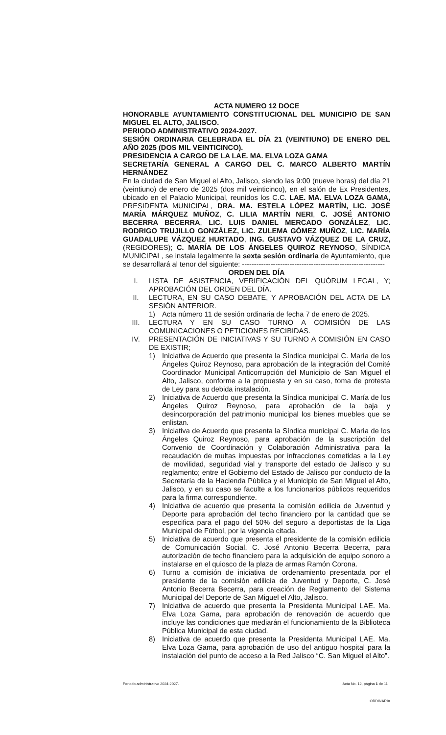ACTA NUMERO 12 DOCE
HONORABLE AYUNTAMIENTO CONSTITUCIONAL DEL MUNICIPIO DE SAN MIGUEL EL ALTO, JALISCO.
PERIODO ADMINISTRATIVO 2024-2027.
SESIÓN ORDINARIA CELEBRADA EL DÍA 21 (VEINTIUNO) DE ENERO DEL AÑO 2025 (DOS MIL VEINTICINCO).
PRESIDENCIA A CARGO DE LA LAE. MA. ELVA LOZA GAMA
SECRETARÍA GENERAL A CARGO DEL C. MARCO ALBERTO MARTÍN HERNÁNDEZ
En la ciudad de San Miguel el Alto, Jalisco, siendo las 9:00 (nueve horas) del día 21 (veintiuno) de enero de 2025 (dos mil veinticinco), en el salón de Ex Presidentes, ubicado en el Palacio Municipal, reunidos los C.C. LAE. MA. ELVA LOZA GAMA, PRESIDENTA MUNICIPAL, DRA. MA. ESTELA LÓPEZ MARTÍN, LIC. JOSÉ MARÍA MÁRQUEZ MUÑOZ, C. LILIA MARTÍN NERI, C. JOSÉ ANTONIO BECERRA BECERRA, LIC. LUIS DANIEL MERCADO GONZÁLEZ, LIC. RODRIGO TRUJILLO GONZÁLEZ, LIC. ZULEMA GÓMEZ MUÑOZ, LIC. MARÍA GUADALUPE VÁZQUEZ HURTADO, ING. GUSTAVO VÁZQUEZ DE LA CRUZ, (REGIDORES); C. MARÍA DE LOS ÁNGELES QUIROZ REYNOSO, SÍNDICA MUNICIPAL, se instala legalmente la sexta sesión ordinaria de Ayuntamiento, que se desarrollará al tenor del siguiente: ------------------------------------------------------------
ORDEN DEL DÍA
I. LISTA DE ASISTENCIA, VERIFICACIÓN DEL QUÓRUM LEGAL, Y; APROBACIÓN DEL ORDEN DEL DÍA.
II. LECTURA, EN SU CASO DEBATE, Y APROBACIÓN DEL ACTA DE LA SESIÓN ANTERIOR.
1) Acta número 11 de sesión ordinaria de fecha 7 de enero de 2025.
III. LECTURA Y EN SU CASO TURNO A COMISIÓN DE LAS COMUNICACIONES O PETICIONES RECIBIDAS.
IV. PRESENTACIÓN DE INICIATIVAS Y SU TURNO A COMISIÓN EN CASO DE EXISTIR;
1) Iniciativa de Acuerdo que presenta la Síndica municipal C. María de los Ángeles Quiroz Reynoso, para aprobación de la integración del Comité Coordinador Municipal Anticorrupción del Municipio de San Miguel el Alto, Jalisco, conforme a la propuesta y en su caso, toma de protesta de Ley para su debida instalación.
2) Iniciativa de Acuerdo que presenta la Síndica municipal C. María de los Ángeles Quiroz Reynoso, para aprobación de la baja y desincorporación del patrimonio municipal los bienes muebles que se enlistan.
3) Iniciativa de Acuerdo que presenta la Síndica municipal C. María de los Ángeles Quiroz Reynoso, para aprobación de la suscripción del Convenio de Coordinación y Colaboración Administrativa para la recaudación de multas impuestas por infracciones cometidas a la Ley de movilidad, seguridad vial y transporte del estado de Jalisco y su reglamento; entre el Gobierno del Estado de Jalisco por conducto de la Secretaría de la Hacienda Pública y el Municipio de San Miguel el Alto, Jalisco, y en su caso se faculte a los funcionarios públicos requeridos para la firma correspondiente.
4) Iniciativa de acuerdo que presenta la comisión edilicia de Juventud y Deporte para aprobación del techo financiero por la cantidad que se especifica para el pago del 50% del seguro a deportistas de la Liga Municipal de Fútbol, por la vigencia citada.
5) Iniciativa de acuerdo que presenta el presidente de la comisión edilicia de Comunicación Social, C. José Antonio Becerra Becerra, para autorización de techo financiero para la adquisición de equipo sonoro a instalarse en el quiosco de la plaza de armas Ramón Corona.
6) Turno a comisión de iniciativa de ordenamiento presentada por el presidente de la comisión edilicia de Juventud y Deporte, C. José Antonio Becerra Becerra, para creación de Reglamento del Sistema Municipal del Deporte de San Miguel el Alto, Jalisco.
7) Iniciativa de acuerdo que presenta la Presidenta Municipal LAE. Ma. Elva Loza Gama, para aprobación de renovación de acuerdo que incluye las condiciones que mediarán el funcionamiento de la Biblioteca Pública Municipal de esta ciudad.
8) Iniciativa de acuerdo que presenta la Presidenta Municipal LAE. Ma. Elva Loza Gama, para aprobación de uso del antiguo hospital para la instalación del punto de acceso a la Red Jalisco “C. San Miguel el Alto”.
Periodo administrativo 2024-2027. Acta No. 12, página 1 de 11
ORDINARIA